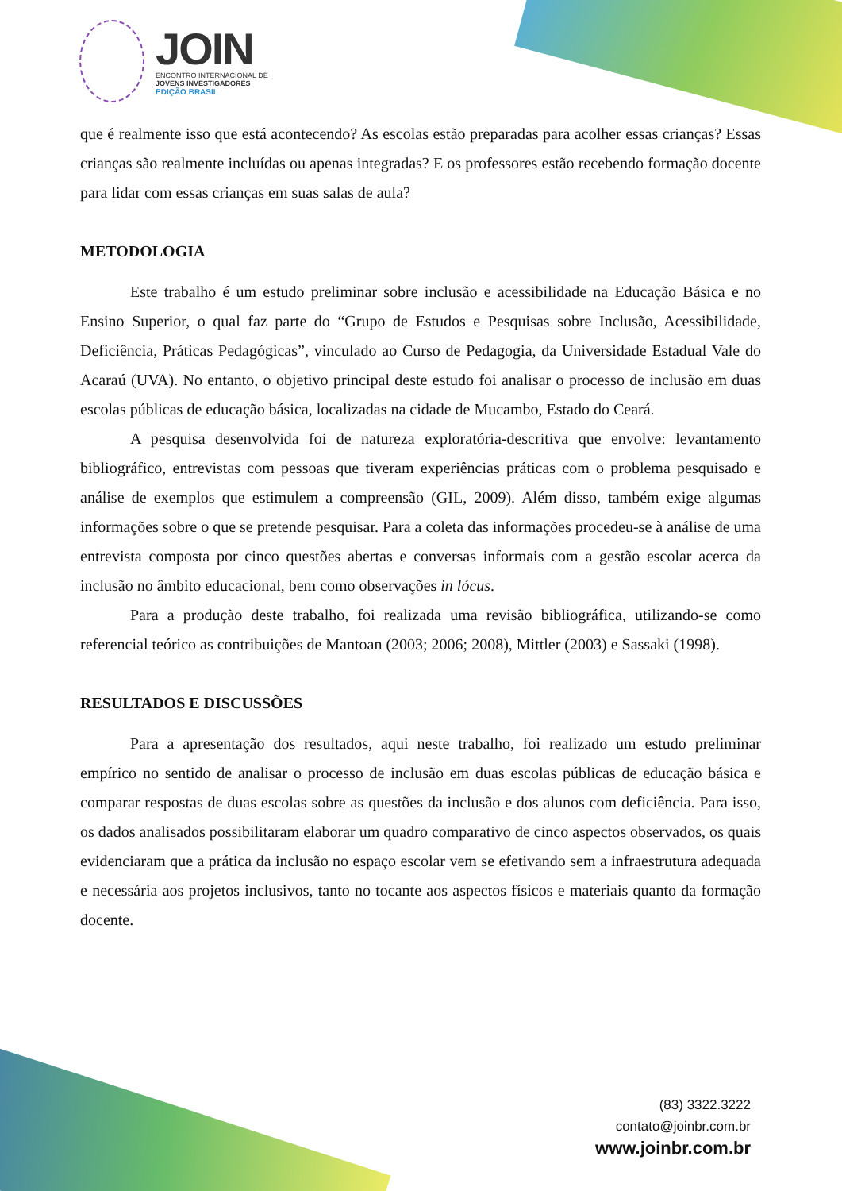JOIN
ENCONTRO INTERNACIONAL DE
JOVENS INVESTIGADORES
EDIÇÃO BRASIL
que é realmente isso que está acontecendo? As escolas estão preparadas para acolher essas crianças? Essas crianças são realmente incluídas ou apenas integradas? E os professores estão recebendo formação docente para lidar com essas crianças em suas salas de aula?
METODOLOGIA
Este trabalho é um estudo preliminar sobre inclusão e acessibilidade na Educação Básica e no Ensino Superior, o qual faz parte do “Grupo de Estudos e Pesquisas sobre Inclusão, Acessibilidade, Deficiência, Práticas Pedagógicas”, vinculado ao Curso de Pedagogia, da Universidade Estadual Vale do Acaraú (UVA). No entanto, o objetivo principal deste estudo foi analisar o processo de inclusão em duas escolas públicas de educação básica, localizadas na cidade de Mucambo, Estado do Ceará.
A pesquisa desenvolvida foi de natureza exploratória-descritiva que envolve: levantamento bibliográfico, entrevistas com pessoas que tiveram experiências práticas com o problema pesquisado e análise de exemplos que estimulem a compreensão (GIL, 2009). Além disso, também exige algumas informações sobre o que se pretende pesquisar. Para a coleta das informações procedeu-se à análise de uma entrevista composta por cinco questões abertas e conversas informais com a gestão escolar acerca da inclusão no âmbito educacional, bem como observações in lócus.
Para a produção deste trabalho, foi realizada uma revisão bibliográfica, utilizando-se como referencial teórico as contribuições de Mantoan (2003; 2006; 2008), Mittler (2003) e Sassaki (1998).
RESULTADOS E DISCUSSÕES
Para a apresentação dos resultados, aqui neste trabalho, foi realizado um estudo preliminar empírico no sentido de analisar o processo de inclusão em duas escolas públicas de educação básica e comparar respostas de duas escolas sobre as questões da inclusão e dos alunos com deficiência. Para isso, os dados analisados possibilitaram elaborar um quadro comparativo de cinco aspectos observados, os quais evidenciaram que a prática da inclusão no espaço escolar vem se efetivando sem a infraestrutura adequada e necessária aos projetos inclusivos, tanto no tocante aos aspectos físicos e materiais quanto da formação docente.
(83) 3322.3222
contato@joinbr.com.br
www.joinbr.com.br